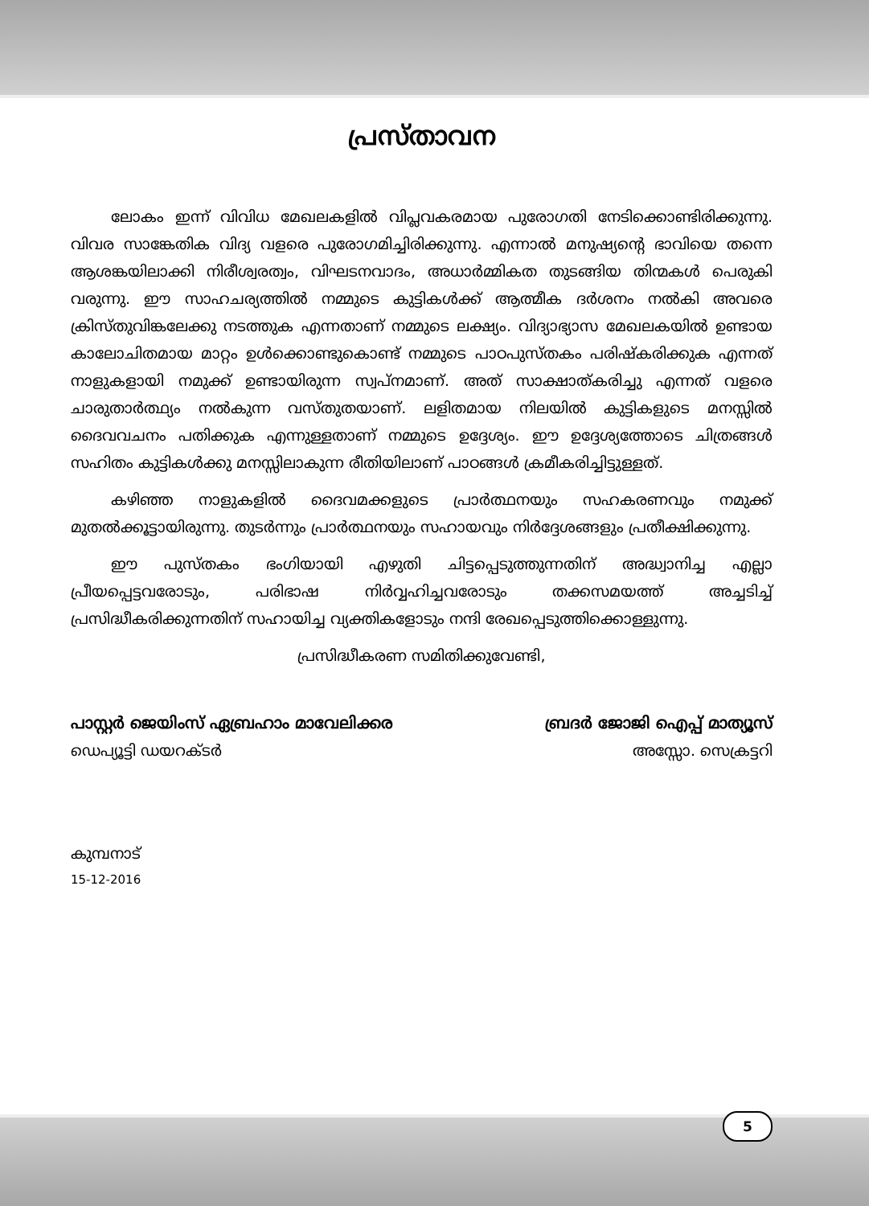പ്രസ്താവന
ലോകം ഇന്ന് വിവിധ മേഖലകളിൽ വിപ്ലവകരമായ പുരോഗതി നേടിക്കൊണ്ടിരിക്കുന്നു. വിവര സാങ്കേതിക വിദ്യ വളരെ പുരോഗമിച്ചിരിക്കുന്നു. എന്നാൽ മനുഷ്യന്റെ ഭാവിയെ തന്നെ ആശങ്കയിലാക്കി നിരീശ്വരത്വം, വിഘടനവാദം, അധാർമ്മികത തുടങ്ങിയ തിന്മകൾ പെരുകി വരുന്നു. ഈ സാഹചര്യത്തിൽ നമ്മുടെ കുട്ടികൾക്ക് ആത്മീക ദർശനം നൽകി അവരെ ക്രിസ്തുവിങ്കലേക്കു നടത്തുക എന്നതാണ് നമ്മുടെ ലക്ഷ്യം. വിദ്യാഭ്യാസ മേഖലകയിൽ ഉണ്ടായ കാലോചിതമായ മാറ്റം ഉൾക്കൊണ്ടുകൊണ്ട് നമ്മുടെ പാഠപുസ്തകം പരിഷ്കരിക്കുക എന്നത് നാളുകളായി നമുക്ക് ഉണ്ടായിരുന്ന സ്വപ്നമാണ്. അത് സാക്ഷാത്കരിച്ചു എന്നത് വളരെ ചാരുതാർത്ഥ്യം നൽകുന്ന വസ്തുതയാണ്. ലളിതമായ നിലയിൽ കുട്ടികളുടെ മനസ്സിൽ ദൈവവചനം പതിക്കുക എന്നുള്ളതാണ് നമ്മുടെ ഉദ്ദേശ്യം. ഈ ഉദ്ദേശ്യത്തോടെ ചിത്രങ്ങൾ സഹിതം കുട്ടികൾക്കു മനസ്സിലാകുന്ന രീതിയിലാണ് പാഠങ്ങൾ ക്രമീകരിച്ചിട്ടുള്ളത്.
കഴിഞ്ഞ നാളുകളിൽ ദൈവമക്കളുടെ പ്രാർത്ഥനയും സഹകരണവും നമുക്ക് മുതൽക്കൂട്ടായിരുന്നു. തുടർന്നും പ്രാർത്ഥനയും സഹായവും നിർദ്ദേശങ്ങളും പ്രതീക്ഷിക്കുന്നു.
ഈ പുസ്തകം ഭംഗിയായി എഴുതി ചിട്ടപ്പെടുത്തുന്നതിന് അദ്ധ്വാനിച്ച എല്ലാ പ്രീയപ്പെട്ടവരോടും, പരിഭാഷ നിർവ്വഹിച്ചവരോടും തക്കസമയത്ത് അച്ചടിച്ച് പ്രസിദ്ധീകരിക്കുന്നതിന് സഹായിച്ച വ്യക്തികളോടും നന്ദി രേഖപ്പെടുത്തിക്കൊള്ളുന്നു.
പ്രസിദ്ധീകരണ സമിതിക്കുവേണ്ടി,
പാസ്റ്റർ ജെയിംസ് ഏബ്രഹാം മാവേലിക്കര
ഡെപ്യൂട്ടി ഡയറക്ടർ
ബ്രദർ ജോജി ഐപ്പ് മാത്യൂസ്
അസ്സോ. സെക്രട്ടറി
കുമ്പനാട്
15-12-2016
5